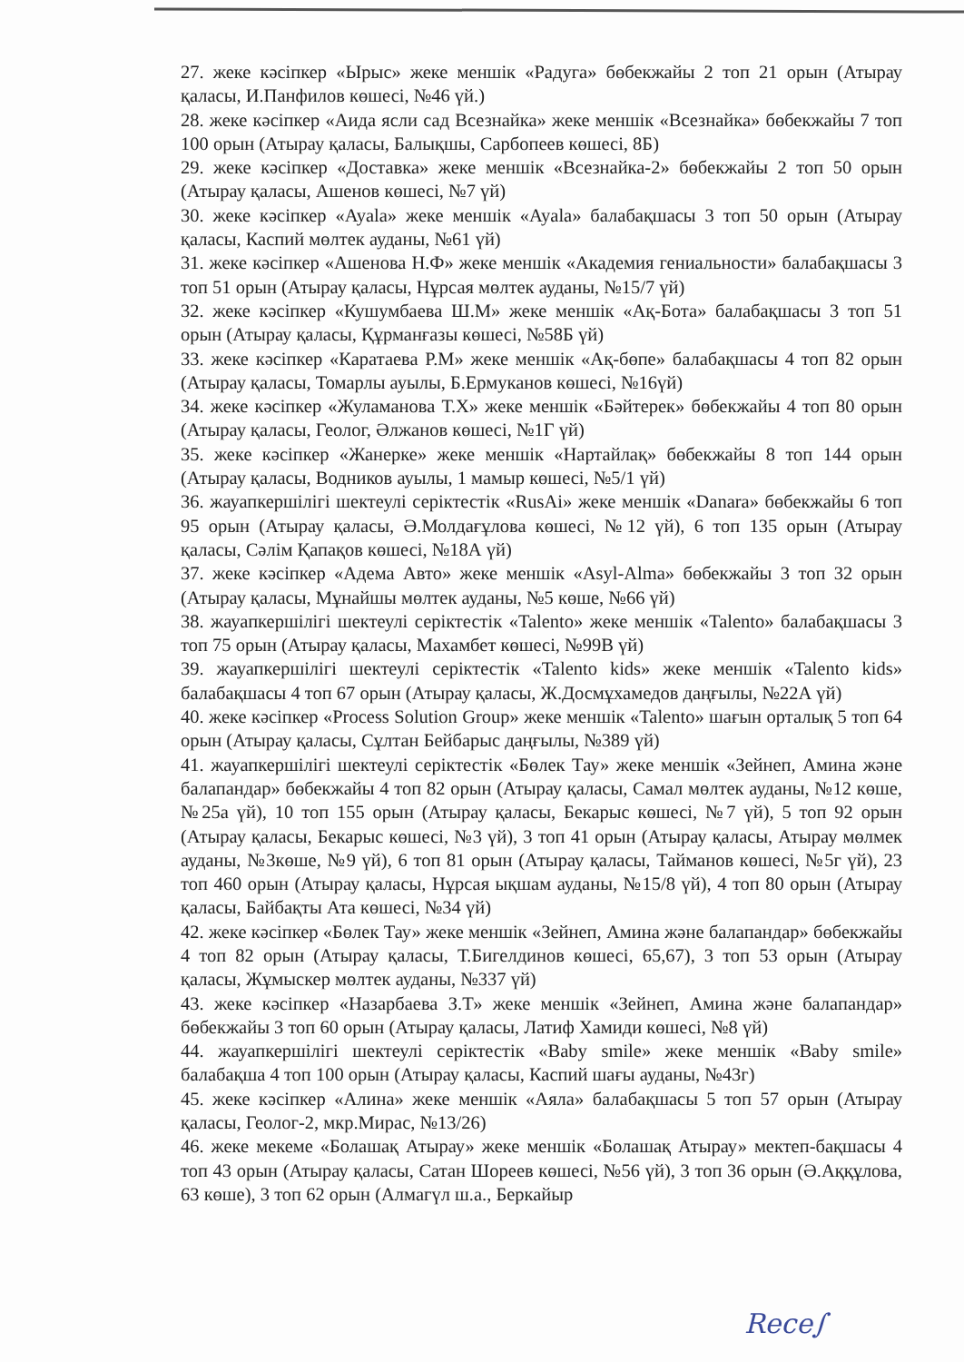27. жеке кәсіпкер «Ырыс» жеке меншік «Радуга» бөбекжайы 2 топ 21 орын (Атырау қаласы, И.Панфилов көшесі, №46 үй.)
28. жеке кәсіпкер «Аида ясли сад Всезнайка» жеке меншік «Всезнайка» бөбекжайы 7 топ 100 орын (Атырау қаласы, Балықшы, Сарбопеев көшесі, 8Б)
29. жеке кәсіпкер «Доставка» жеке меншік «Всезнайка-2» бөбекжайы 2 топ 50 орын (Атырау қаласы, Ашенов көшесі, №7 үй)
30. жеке кәсіпкер «Ayala» жеке меншік «Ayala» балабақшасы 3 топ 50 орын (Атырау қаласы, Каспий мөлтек ауданы, №61 үй)
31. жеке кәсіпкер «Ашенова Н.Ф» жеке меншік «Академия гениальности» балабақшасы 3 топ 51 орын (Атырау қаласы, Нұрсая мөлтек ауданы, №15/7 үй)
32. жеке кәсіпкер «Кушумбаева Ш.М» жеке меншік «Ақ-Бота» балабақшасы 3 топ 51 орын (Атырау қаласы, Құрманғазы көшесі, №58Б үй)
33. жеке кәсіпкер «Каратаева Р.М» жеке меншік «Ақ-бөпе» балабақшасы 4 топ 82 орын (Атырау қаласы, Томарлы ауылы, Б.Ермуканов көшесі, №16үй)
34. жеке кәсіпкер «Жуламанова Т.Х» жеке меншік «Бәйтерек» бөбекжайы 4 топ 80 орын (Атырау қаласы, Геолог, Әлжанов көшесі, №1Г үй)
35. жеке кәсіпкер «Жанерке» жеке меншік «Нартайлақ» бөбекжайы 8 топ 144 орын (Атырау қаласы, Водников ауылы, 1 мамыр көшесі, №5/1 үй)
36. жауапкершілігі шектеулі серіктестік «RusAi» жеке меншік «Danara» бөбекжайы 6 топ 95 орын (Атырау қаласы, Ә.Молдағұлова көшесі, №12 үй), 6 топ 135 орын (Атырау қаласы, Сәлім Қапақов көшесі, №18А үй)
37. жеке кәсіпкер «Адема Авто» жеке меншік «Asyl-Alma» бөбекжайы 3 топ 32 орын (Атырау қаласы, Мұнайшы мөлтек ауданы, №5 көше, №66 үй)
38. жауапкершілігі шектеулі серіктестік «Talento» жеке меншік «Talento» балабақшасы 3 топ 75 орын (Атырау қаласы, Махамбет көшесі, №99В үй)
39. жауапкершілігі шектеулі серіктестік «Talento kids» жеке меншік «Talento kids» балабақшасы 4 топ 67 орын (Атырау қаласы, Ж.Досмұхамедов даңғылы, №22А үй)
40. жеке кәсіпкер «Process Solution Group» жеке меншік «Talento» шағын орталық 5 топ 64 орын (Атырау қаласы, Сұлтан Бейбарыс даңғылы, №389 үй)
41. жауапкершілігі шектеулі серіктестік «Бөлек Тау» жеке меншік «Зейнеп, Амина және балапандар» бөбекжайы 4 топ 82 орын (Атырау қаласы, Самал мөлтек ауданы, №12 көше, №25а үй), 10 топ 155 орын (Атырау қаласы, Бекарыс көшесі, №7 үй), 5 топ 92 орын (Атырау қаласы, Бекарыс көшесі, №3 үй), 3 топ 41 орын (Атырау қаласы, Атырау мөлмек ауданы, №3көше, №9 үй), 6 топ 81 орын (Атырау қаласы, Тайманов көшесі, №5г үй), 23 топ 460 орын (Атырау қаласы, Нұрсая ықшам ауданы, №15/8 үй), 4 топ 80 орын (Атырау қаласы, Байбақты Ата көшесі, №34 үй)
42. жеке кәсіпкер «Бөлек Тау» жеке меншік «Зейнеп, Амина және балапандар» бөбекжайы 4 топ 82 орын (Атырау қаласы, Т.Бигелдинов көшесі, 65,67), 3 топ 53 орын (Атырау қаласы, Жұмыскер мөлтек ауданы, №337 үй)
43. жеке кәсіпкер «Назарбаева З.Т» жеке меншік «Зейнеп, Амина және балапандар» бөбекжайы 3 топ 60 орын (Атырау қаласы, Латиф Хамиди көшесі, №8 үй)
44. жауапкершілігі шектеулі серіктестік «Baby smile» жеке меншік «Baby smile» балабақша 4 топ 100 орын (Атырау қаласы, Каспий шағы ауданы, №43г)
45. жеке кәсіпкер «Алина» жеке меншік «Аяла» балабақшасы 5 топ 57 орын (Атырау қаласы, Геолог-2, мкр.Мирас, №13/26)
46. жеке мекеме «Болашақ Атырау» жеке меншік «Болашақ Атырау» мектеп-бақшасы 4 топ 43 орын (Атырау қаласы, Сатан Шореев көшесі, №56 үй), 3 топ 36 орын (Ә.Аққұлова, 63 көше), 3 топ 62 орын (Алмагүл ш.а., Беркайыр
Rece∫